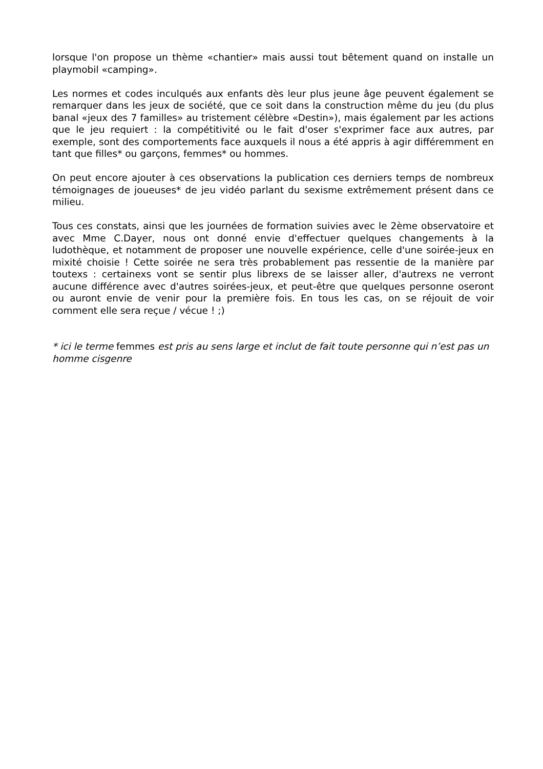lorsque l'on propose un thème «chantier» mais aussi tout bêtement quand on installe un playmobil «camping».
Les normes et codes inculqués aux enfants dès leur plus jeune âge peuvent également se remarquer dans les jeux de société, que ce soit dans la construction même du jeu (du plus banal «jeux des 7 familles» au tristement célèbre «Destin»), mais également par les actions que le jeu requiert : la compétitivité ou le fait d'oser s'exprimer face aux autres, par exemple, sont des comportements face auxquels il nous a été appris à agir différemment en tant que filles* ou garçons, femmes* ou hommes.
On peut encore ajouter à ces observations la publication ces derniers temps de nombreux témoignages de joueuses* de jeu vidéo parlant du sexisme extrêmement présent dans ce milieu.
Tous ces constats, ainsi que les journées de formation suivies avec le 2ème observatoire et avec Mme C.Dayer, nous ont donné envie d'effectuer quelques changements à la ludothèque, et notamment de proposer une nouvelle expérience, celle d'une soirée-jeux en mixité choisie ! Cette soirée ne sera très probablement pas ressentie de la manière par toutexs : certainexs vont se sentir plus librexs de se laisser aller, d'autrexs ne verront aucune différence avec d'autres soirées-jeux, et peut-être que quelques personne oseront ou auront envie de venir pour la première fois. En tous les cas, on se réjouit de voir comment elle sera reçue / vécue ! ;)
* ici le terme femmes est pris au sens large et inclut de fait toute personne qui n’est pas un homme cisgenre